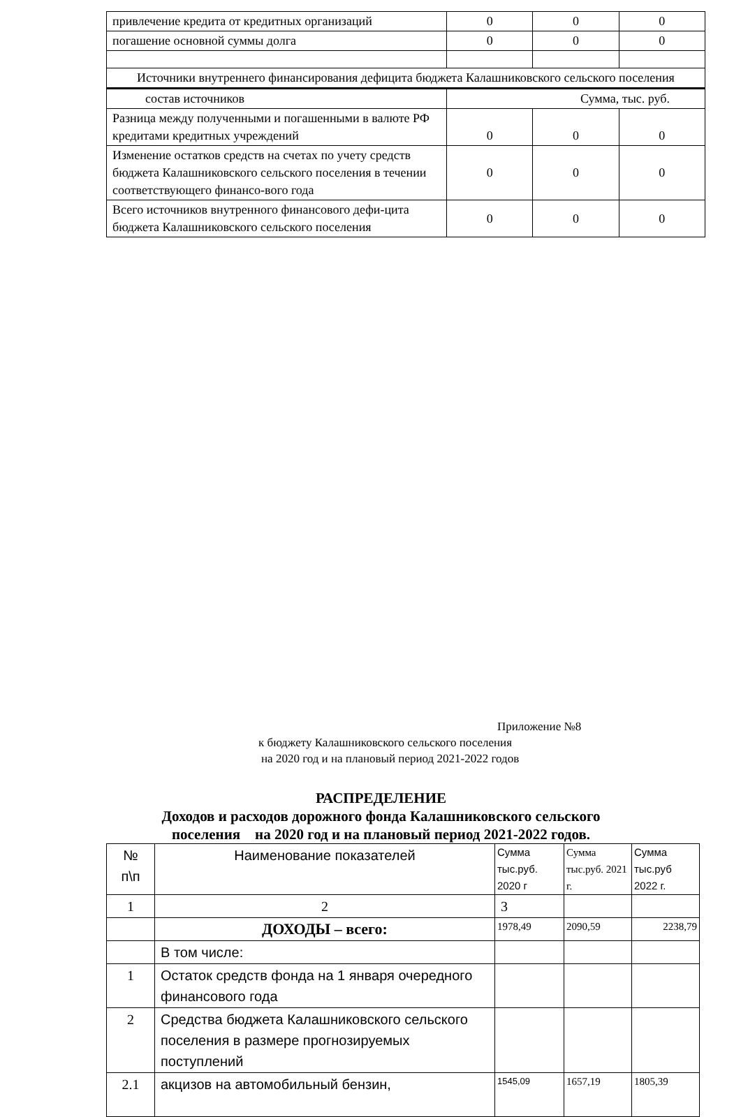| привлечение кредита от кредитных организаций | 0 | 0 | 0 |
| погашение основной суммы долга | 0 | 0 | 0 |
| Источники внутреннего финансирования дефицита бюджета Калашниковского сельского поселения | | | |
| состав источников | Сумма, тыс. руб. | | |
| Разница между полученными и погашенными в валюте РФ кредитами кредитных учреждений | 0 | 0 | 0 |
| Изменение остатков средств на счетах по учету средств бюджета Калашниковского сельского поселения в течении соответствующего финансо-вого года | 0 | 0 | 0 |
| Всего источников внутренного финансового дефи-цита бюджета Калашниковского сельского поселения | 0 | 0 | 0 |
Приложение №8
к бюджету Калашниковского сельского поселения
на 2020 год и на плановый период 2021-2022 годов
РАСПРЕДЕЛЕНИЕ
Доходов и расходов дорожного фонда Калашниковского сельского
поселения на 2020 год и на плановый период 2021-2022 годов.
| № п\п | Наименование показателей | Сумма тыс.руб. 2020 г | Сумма тыс.руб. 2021 г. | Сумма тыс.руб 2022 г. |
| --- | --- | --- | --- | --- |
| 1 | 2 | 3 | | |
| | ДОХОДЫ – всего: | 1978,49 | 2090,59 | 2238,79 |
| | В том числе: | | | |
| 1 | Остаток средств фонда на 1 января очередного финансового года | | | |
| 2 | Средства бюджета Калашниковского сельского поселения в размере прогнозируемых поступлений | | | |
| 2.1 | акцизов на автомобильный бензин, | 1545,09 | 1657,19 | 1805,39 |